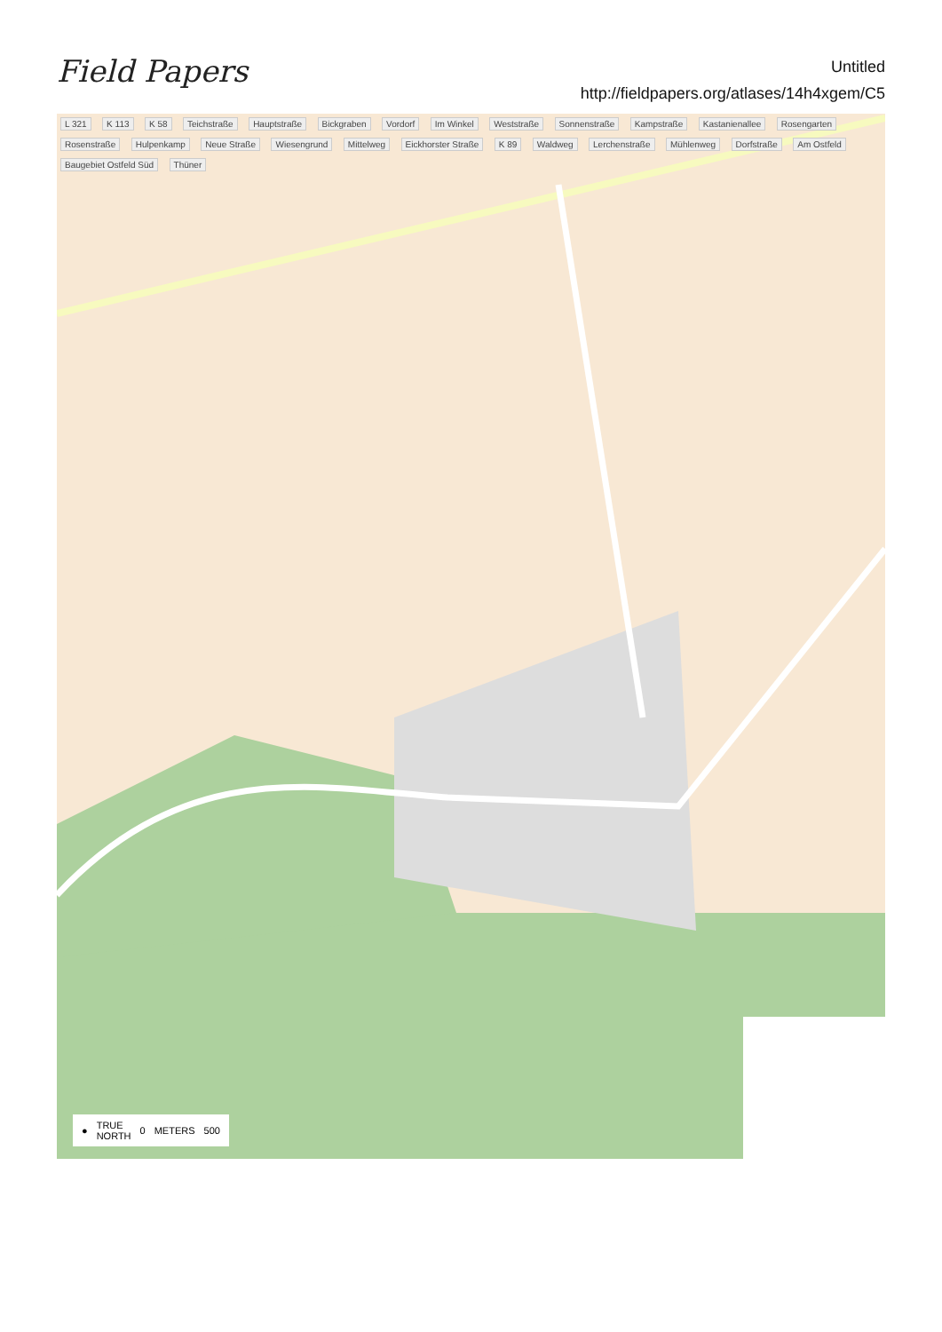Field Papers
Untitled
http://fieldpapers.org/atlases/14h4xgem/C5
L 321 K 113 K 58 Teichstraße Hauptstraße Bickgraben Vordorf Im Winkel Weststraße Sonnenstraße Kampstraße Kastanienallee Rosengarten Rosenstraße Hulpenkamp Neue Straße Wiesengrund Mittelweg Eickhorster Straße K 89 Waldweg Lerchenstraße Mühlenweg Dorfstraße Am Ostfeld Baugebiet Ostfeld Süd Thüner
● TRUE
NORTH 0 METERS 500